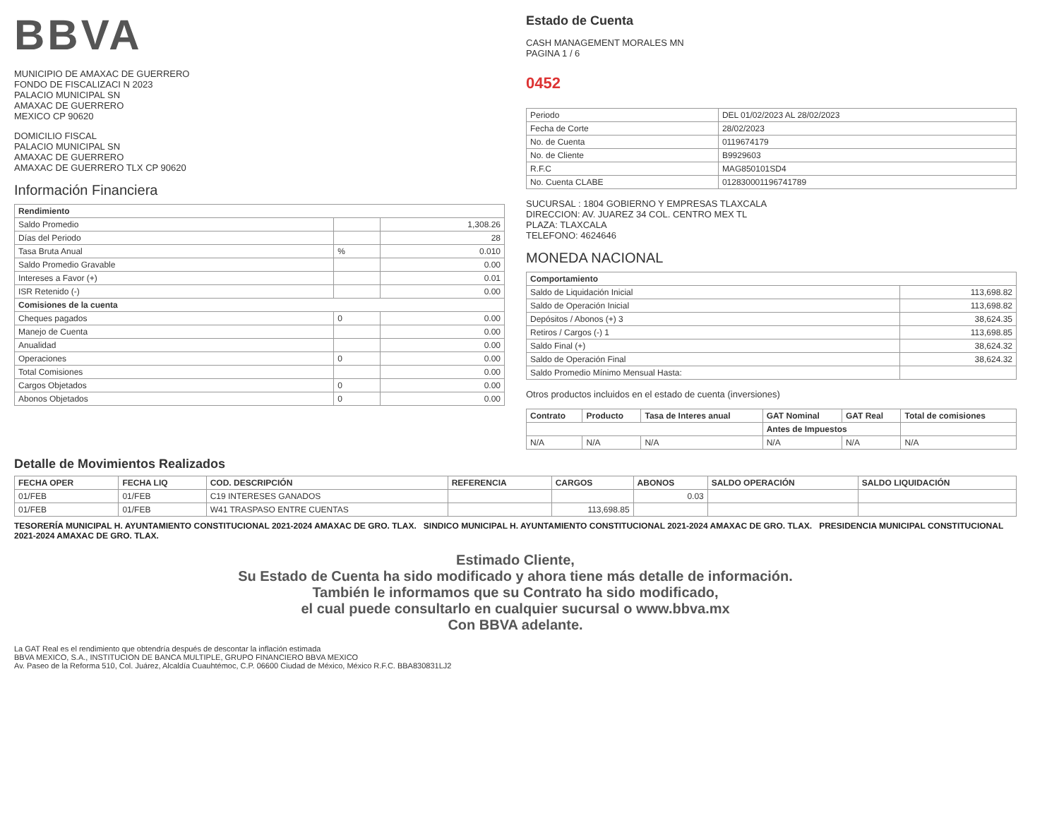BBVA
MUNICIPIO DE AMAXAC DE GUERRERO
FONDO DE FISCALIZACI N 2023
PALACIO MUNICIPAL SN
AMAXAC DE GUERRERO
MEXICO CP 90620
DOMICILIO FISCAL
PALACIO MUNICIPAL SN
AMAXAC DE GUERRERO
AMAXAC DE GUERRERO TLX CP 90620
Información Financiera
| Rendimiento | | |
| --- | --- | --- |
| Saldo Promedio | | 1,308.26 |
| Días del Periodo | | 28 |
| Tasa Bruta Anual | % | 0.010 |
| Saldo Promedio Gravable | | 0.00 |
| Intereses a Favor (+) | | 0.01 |
| ISR Retenido (-) | | 0.00 |
| Comisiones de la cuenta | | |
| Cheques pagados | 0 | 0.00 |
| Manejo de Cuenta | | 0.00 |
| Anualidad | | 0.00 |
| Operaciones | 0 | 0.00 |
| Total Comisiones | | 0.00 |
| Cargos Objetados | 0 | 0.00 |
| Abonos Objetados | 0 | 0.00 |
Estado de Cuenta
CASH MANAGEMENT MORALES MN
PAGINA 1 / 6
0452
| Periodo | DEL 01/02/2023 AL 28/02/2023 |
| Fecha de Corte | 28/02/2023 |
| No. de Cuenta | 0119674179 |
| No. de Cliente | B9929603 |
| R.F.C | MAG850101SD4 |
| No. Cuenta CLABE | 012830001196741789 |
SUCURSAL : 1804 GOBIERNO Y EMPRESAS TLAXCALA
DIRECCION: AV. JUAREZ 34 COL. CENTRO MEX TL
PLAZA: TLAXCALA
TELEFONO: 4624646
MONEDA NACIONAL
| Comportamiento | |
| --- | --- |
| Saldo de Liquidación Inicial | 113,698.82 |
| Saldo de Operación Inicial | 113,698.82 |
| Depósitos / Abonos (+) 3 | 38,624.35 |
| Retiros / Cargos (-) 1 | 113,698.85 |
| Saldo Final (+) | 38,624.32 |
| Saldo de Operación Final | 38,624.32 |
| Saldo Promedio Mínimo Mensual Hasta: | |
Otros productos incluidos en el estado de cuenta (inversiones)
| Contrato | Producto | Tasa de Interes anual | GAT Nominal | GAT Real | Total de comisiones |
| --- | --- | --- | --- | --- | --- |
| | | | Antes de Impuestos | | |
| N/A | N/A | N/A | N/A | N/A | N/A |
Detalle de Movimientos Realizados
| FECHA OPER | FECHA LIQ | COD. DESCRIPCIÓN | REFERENCIA | CARGOS | ABONOS | SALDO OPERACIÓN | SALDO LIQUIDACIÓN |
| --- | --- | --- | --- | --- | --- | --- | --- |
| 01/FEB | 01/FEB | C19 INTERESES GANADOS | | | 0.03 | | |
| 01/FEB | 01/FEB | W41 TRASPASO ENTRE CUENTAS | | 113,698.85 | | | |
TESORERÍA MUNICIPAL H. AYUNTAMIENTO CONSTITUCIONAL 2021-2024 AMAXAC DE GRO. TLAX. SINDICO MUNICIPAL H. AYUNTAMIENTO CONSTITUCIONAL 2021-2024 AMAXAC DE GRO. TLAX. PRESIDENCIA MUNICIPAL CONSTITUCIONAL 2021-2024 AMAXAC DE GRO. TLAX.
Estimado Cliente,
Su Estado de Cuenta ha sido modificado y ahora tiene más detalle de información.
También le informamos que su Contrato ha sido modificado,
el cual puede consultarlo en cualquier sucursal o www.bbva.mx
Con BBVA adelante.
La GAT Real es el rendimiento que obtendría después de descontar la inflación estimada
BBVA MEXICO, S.A., INSTITUCION DE BANCA MULTIPLE, GRUPO FINANCIERO BBVA MEXICO
Av. Paseo de la Reforma 510, Col. Juárez, Alcaldía Cuauhtémoc, C.P. 06600 Ciudad de México, México R.F.C. BBA830831LJ2